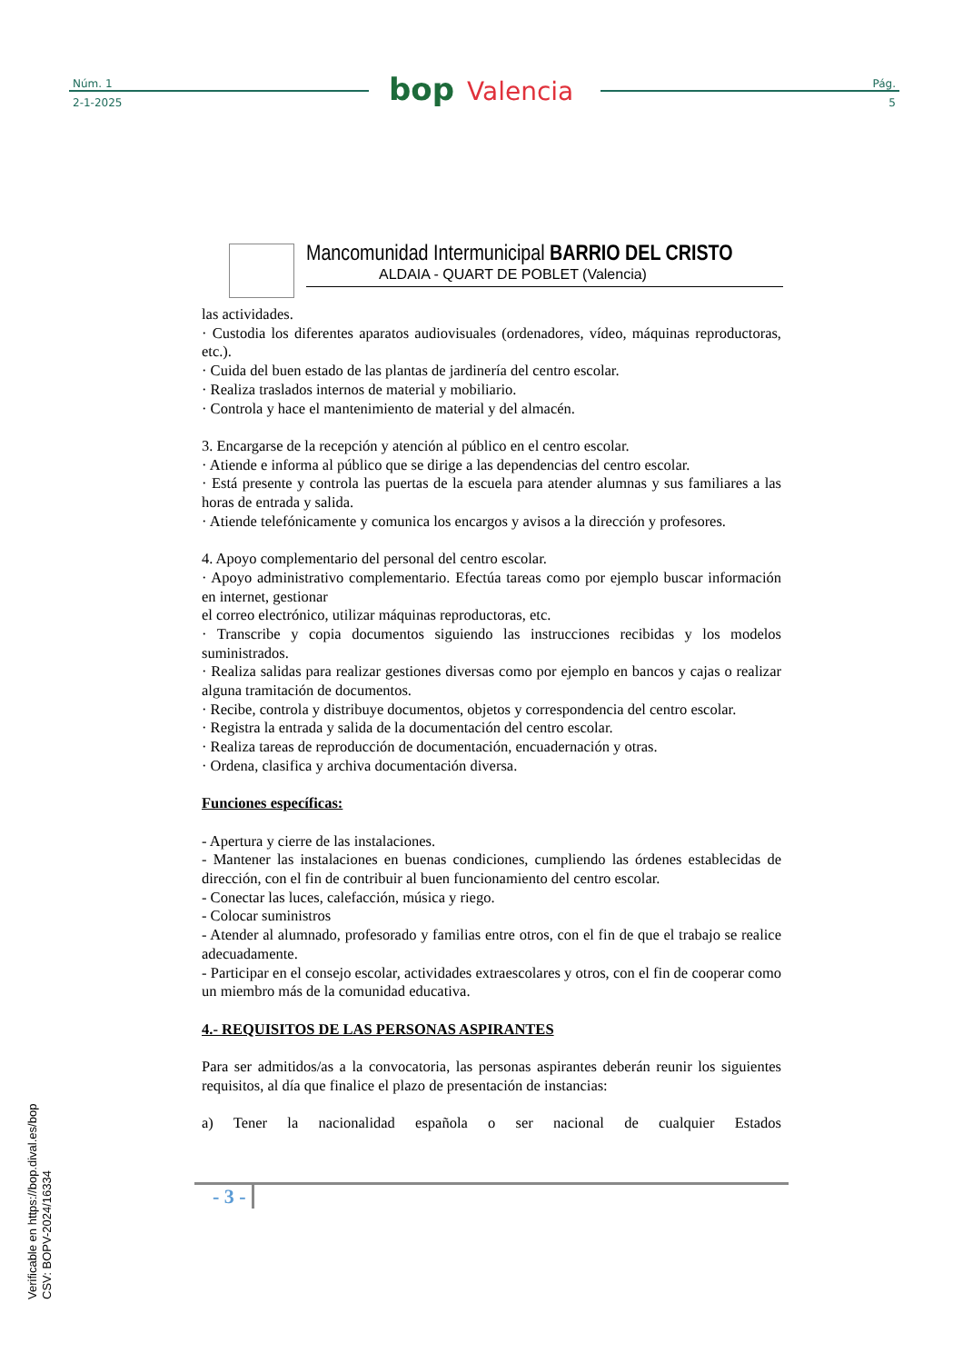Núm. 1
2-1-2025
bop Valencia
Pág.
5
Mancomunidad Intermunicipal BARRIO DEL CRISTO
ALDAIA - QUART DE POBLET (Valencia)
las actividades.
· Custodia los diferentes aparatos audiovisuales (ordenadores, vídeo, máquinas reproductoras, etc.).
· Cuida del buen estado de las plantas de jardinería del centro escolar.
· Realiza traslados internos de material y mobiliario.
· Controla y hace el mantenimiento de material y del almacén.
3. Encargarse de la recepción y atención al público en el centro escolar.
· Atiende e informa al público que se dirige a las dependencias del centro escolar.
· Está presente y controla las puertas de la escuela para atender alumnas y sus familiares a las horas de entrada y salida.
· Atiende telefónicamente y comunica los encargos y avisos a la dirección y profesores.
4. Apoyo complementario del personal del centro escolar.
· Apoyo administrativo complementario. Efectúa tareas como por ejemplo buscar información en internet, gestionar
el correo electrónico, utilizar máquinas reproductoras, etc.
· Transcribe y copia documentos siguiendo las instrucciones recibidas y los modelos suministrados.
· Realiza salidas para realizar gestiones diversas como por ejemplo en bancos y cajas o realizar alguna tramitación de documentos.
· Recibe, controla y distribuye documentos, objetos y correspondencia del centro escolar.
· Registra la entrada y salida de la documentación del centro escolar.
· Realiza tareas de reproducción de documentación, encuadernación y otras.
· Ordena, clasifica y archiva documentación diversa.
Funciones específicas:
- Apertura y cierre de las instalaciones.
- Mantener las instalaciones en buenas condiciones, cumpliendo las órdenes establecidas de dirección, con el fin de contribuir al buen funcionamiento del centro escolar.
- Conectar las luces, calefacción, música y riego.
- Colocar suministros
- Atender al alumnado, profesorado y familias entre otros, con el fin de que el trabajo se realice adecuadamente.
- Participar en el consejo escolar, actividades extraescolares y otros, con el fin de cooperar como un miembro más de la comunidad educativa.
4.- REQUISITOS DE LAS PERSONAS ASPIRANTES
Para ser admitidos/as a la convocatoria, las personas aspirantes deberán reunir los siguientes requisitos, al día que finalice el plazo de presentación de instancias:
a) Tener la nacionalidad española o ser nacional de cualquier Estados
- 3 -
Verificable en https://bop.dival.es/bop
CSV: BOPV-2024/16334